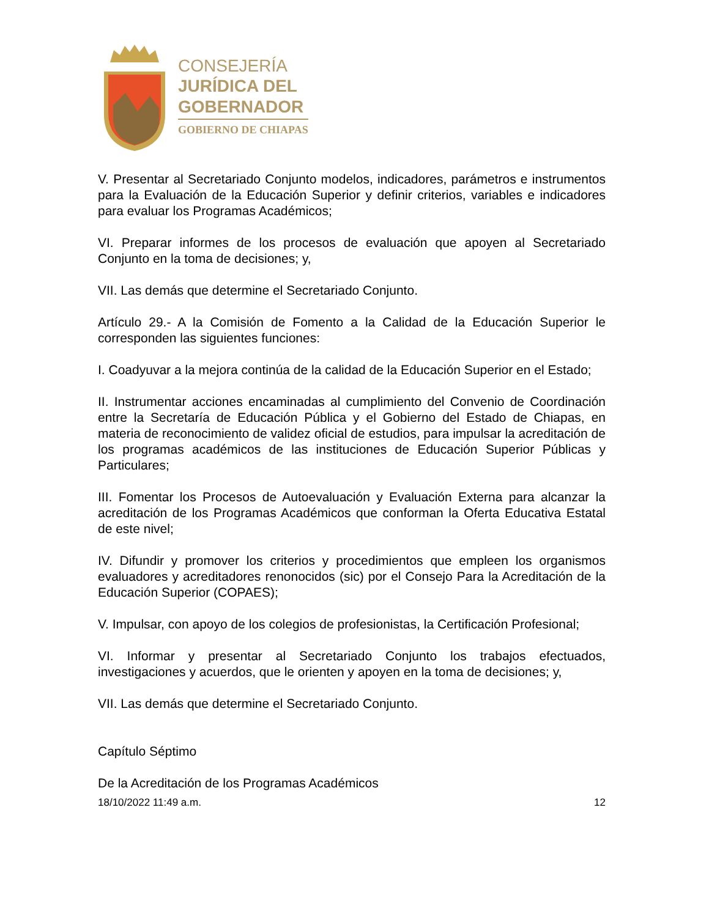CONSEJERÍA
JURÍDICA DEL
GOBERNADOR
GOBIERNO DE CHIAPAS
V. Presentar al Secretariado Conjunto modelos, indicadores, parámetros e instrumentos para la Evaluación de la Educación Superior y definir criterios, variables e indicadores para evaluar los Programas Académicos;
VI. Preparar informes de los procesos de evaluación que apoyen al Secretariado Conjunto en la toma de decisiones; y,
VII. Las demás que determine el Secretariado Conjunto.
Artículo 29.- A la Comisión de Fomento a la Calidad de la Educación Superior le corresponden las siguientes funciones:
I. Coadyuvar a la mejora continúa de la calidad de la Educación Superior en el Estado;
II. Instrumentar acciones encaminadas al cumplimiento del Convenio de Coordinación entre la Secretaría de Educación Pública y el Gobierno del Estado de Chiapas, en materia de reconocimiento de validez oficial de estudios, para impulsar la acreditación de los programas académicos de las instituciones de Educación Superior Públicas y Particulares;
III. Fomentar los Procesos de Autoevaluación y Evaluación Externa para alcanzar la acreditación de los Programas Académicos que conforman la Oferta Educativa Estatal de este nivel;
IV. Difundir y promover los criterios y procedimientos que empleen los organismos evaluadores y acreditadores renonocidos (sic) por el Consejo Para la Acreditación de la Educación Superior (COPAES);
V. Impulsar, con apoyo de los colegios de profesionistas, la Certificación Profesional;
VI. Informar y presentar al Secretariado Conjunto los trabajos efectuados, investigaciones y acuerdos, que le orienten y apoyen en la toma de decisiones; y,
VII. Las demás que determine el Secretariado Conjunto.
Capítulo Séptimo
De la Acreditación de los Programas Académicos
18/10/2022 11:49 a.m. 12